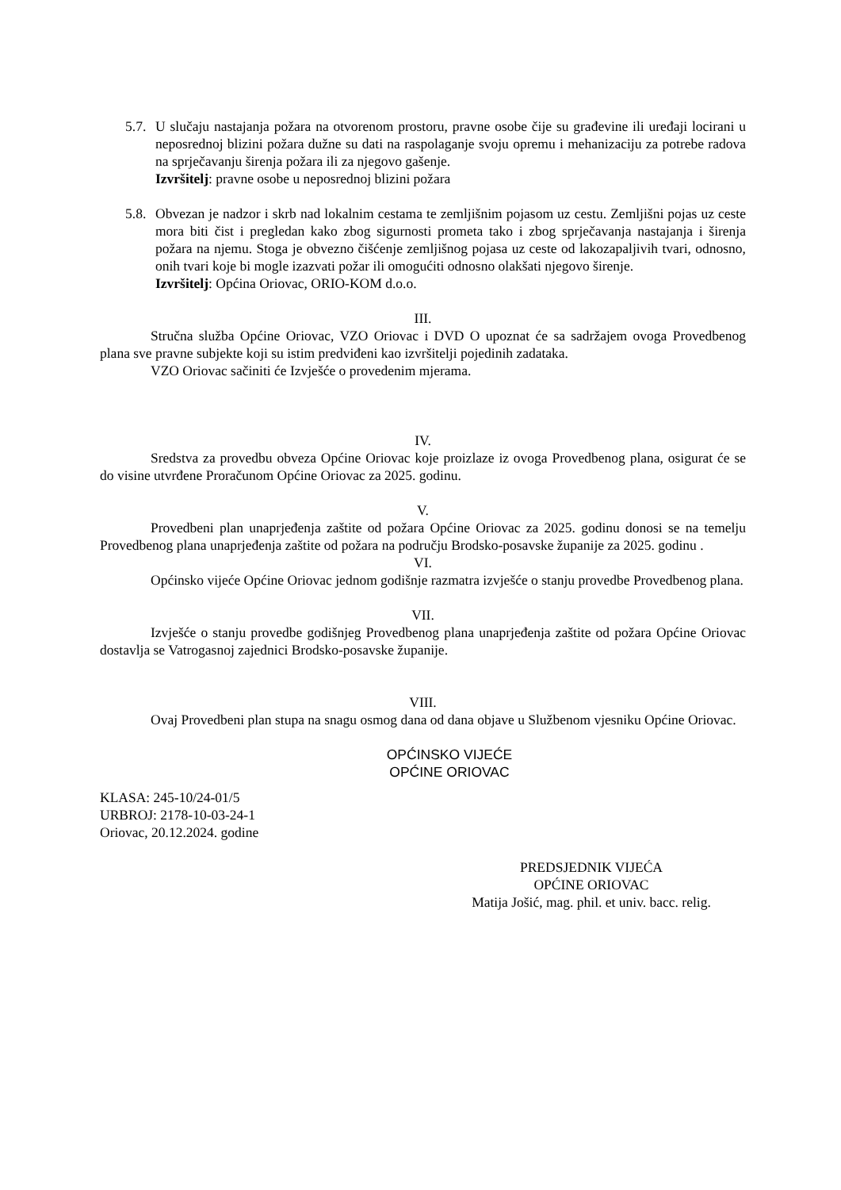5.7.
U slučaju nastajanja požara na otvorenom prostoru, pravne osobe čije su građevine ili uređaji locirani u neposrednoj blizini požara dužne su dati na raspolaganje svoju opremu i mehanizaciju za potrebe radova na sprječavanju širenja požara ili za njegovo gašenje.
Izvršitelj: pravne osobe u neposrednoj blizini požara
5.8.
Obvezan je nadzor i skrb nad lokalnim cestama te zemljišnim pojasom uz cestu. Zemljišni pojas uz ceste mora biti čist i pregledan kako zbog sigurnosti prometa tako i zbog sprječavanja nastajanja i širenja požara na njemu. Stoga je obvezno čišćenje zemljišnog pojasa uz ceste od lakozapaljivih tvari, odnosno, onih tvari koje bi mogle izazvati požar ili omogućiti odnosno olakšati njegovo širenje.
Izvršitelj: Općina Oriovac, ORIO-KOM d.o.o.
III.
Stručna služba Općine Oriovac, VZO Oriovac i DVD O upoznat će sa sadržajem ovoga Provedbenog plana sve pravne subjekte koji su istim predviđeni kao izvršitelji pojedinih zadataka.
VZO Oriovac sačiniti će Izvješće o provedenim mjerama.
IV.
Sredstva za provedbu obveza Općine Oriovac koje proizlaze iz ovoga Provedbenog plana, osigurat će se do visine utvrđene Proračunom Općine Oriovac za 2025. godinu.
V.
Provedbeni plan unaprjeđenja zaštite od požara Općine Oriovac za 2025. godinu donosi se na temelju Provedbenog plana unaprjeđenja zaštite od požara na području Brodsko-posavske županije za 2025. godinu .
VI.
Općinsko vijeće Općine Oriovac jednom godišnje razmatra izvješće o stanju provedbe Provedbenog plana.
VII.
Izvješće o stanju provedbe godišnjeg Provedbenog plana unaprjeđenja zaštite od požara Općine Oriovac dostavlja se Vatrogasnoj zajednici Brodsko-posavske županije.
VIII.
Ovaj Provedbeni plan stupa na snagu osmog dana od dana objave u Službenom vjesniku Općine Oriovac.
OPĆINSKO VIJEĆE
OPĆINE ORIOVAC
KLASA: 245-10/24-01/5
URBROJ: 2178-10-03-24-1
Oriovac, 20.12.2024. godine
PREDSJEDNIK VIJEĆA
OPĆINE ORIOVAC
Matija Jošić, mag. phil. et univ. bacc. relig.